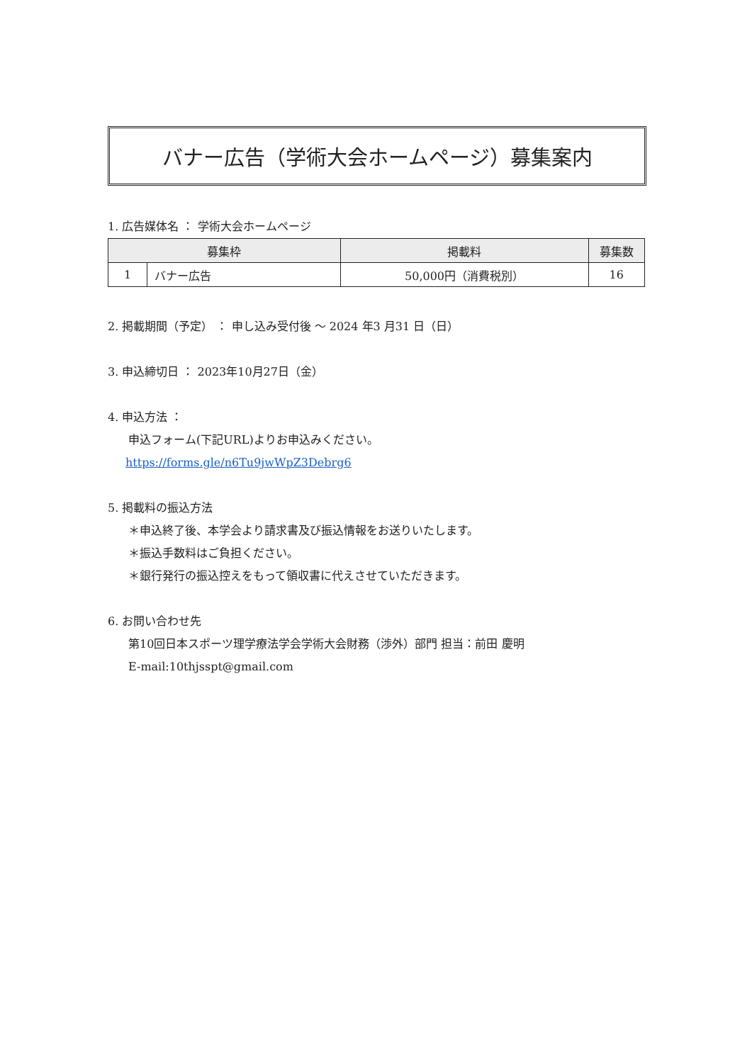バナー広告（学術大会ホームページ）募集案内
1. 広告媒体名 ： 学術大会ホームページ
| 募集枠 | | 掲載料 | 募集数 |
| --- | --- | --- | --- |
| 1 | バナー広告 | 50,000円（消費税別） | 16 |
2. 掲載期間（予定） ： 申し込み受付後 ～ 2024 年3 月31 日（日）
3. 申込締切日 ： 2023年10月27日（金）
4. 申込方法 ：
申込フォーム(下記URL)よりお申込みください。
https://forms.gle/n6Tu9jwWpZ3Debrg6
5. 掲載料の振込方法
＊申込終了後、本学会より請求書及び振込情報をお送りいたします。
＊振込手数料はご負担ください。
＊銀行発行の振込控えをもって領収書に代えさせていただきます。
6. お問い合わせ先
第10回日本スポーツ理学療法学会学術大会財務（渉外）部門 担当：前田 慶明
E-mail:10thjsspt@gmail.com